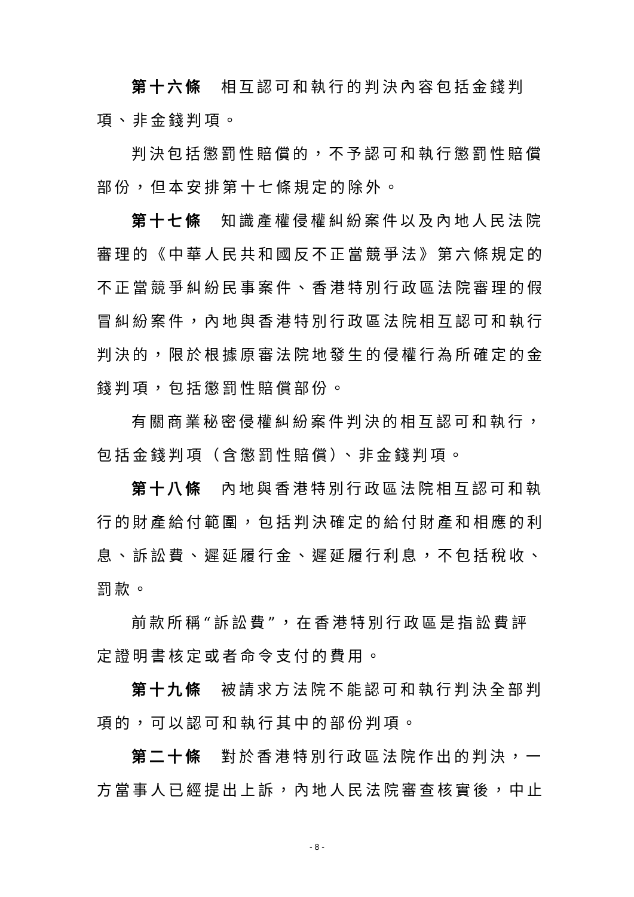第十六條　相互認可和執行的判決內容包括金錢判項、非金錢判項。
判決包括懲罰性賠償的，不予認可和執行懲罰性賠償部份，但本安排第十七條規定的除外。
第十七條　知識產權侵權糾紛案件以及內地人民法院審理的《中華人民共和國反不正當競爭法》第六條規定的不正當競爭糾紛民事案件、香港特別行政區法院審理的假冒糾紛案件，內地與香港特別行政區法院相互認可和執行判決的，限於根據原審法院地發生的侵權行為所確定的金錢判項，包括懲罰性賠償部份。
有關商業秘密侵權糾紛案件判決的相互認可和執行，包括金錢判項（含懲罰性賠償）、非金錢判項。
第十八條　內地與香港特別行政區法院相互認可和執行的財產給付範圍，包括判決確定的給付財產和相應的利息、訴訟費、遲延履行金、遲延履行利息，不包括稅收、罰款。
前款所稱“訴訟費”，在香港特別行政區是指訟費評定證明書核定或者命令支付的費用。
第十九條　被請求方法院不能認可和執行判決全部判項的，可以認可和執行其中的部份判項。
第二十條　對於香港特別行政區法院作出的判決，一方當事人已經提出上訴，內地人民法院審查核實後，中止
- 8 -